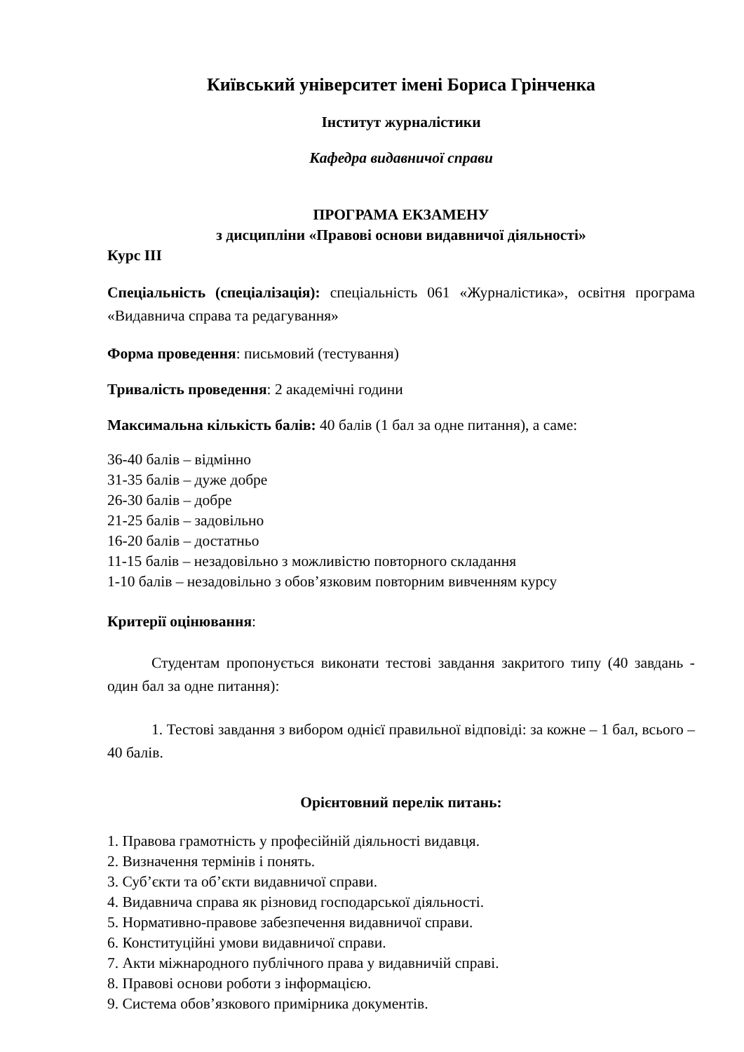Київський університет імені Бориса Грінченка
Інститут журналістики
Кафедра видавничої справи
ПРОГРАМА ЕКЗАМЕНУ
з дисципліни «Правові основи видавничої діяльності»
Курс ІІІ
Спеціальність (спеціалізація): спеціальність 061 «Журналістика», освітня програма «Видавнича справа та редагування»
Форма проведення: письмовий (тестування)
Тривалість проведення: 2 академічні години
Максимальна кількість балів: 40 балів (1 бал за одне питання), а саме:
36-40 балів – відмінно
31-35 балів – дуже добре
26-30 балів – добре
21-25 балів – задовільно
16-20 балів – достатньо
11-15 балів – незадовільно з можливістю повторного складання
1-10 балів – незадовільно з обов’язковим повторним вивченням курсу
Критерії оцінювання:
Студентам пропонується виконати тестові завдання закритого типу (40 завдань - один бал за одне питання):
1. Тестові завдання з вибором однієї правильної відповіді: за кожне – 1 бал, всього – 40 балів.
Орієнтовний перелік питань:
1. Правова грамотність у професійній діяльності видавця.
2. Визначення термінів і понять.
3. Суб’єкти та об’єкти видавничої справи.
4. Видавнича справа як різновид господарської діяльності.
5. Нормативно-правове забезпечення видавничої справи.
6. Конституційні умови видавничої справи.
7. Акти міжнародного публічного права у видавничій справі.
8. Правові основи роботи з інформацією.
9. Система обов’язкового примірника документів.